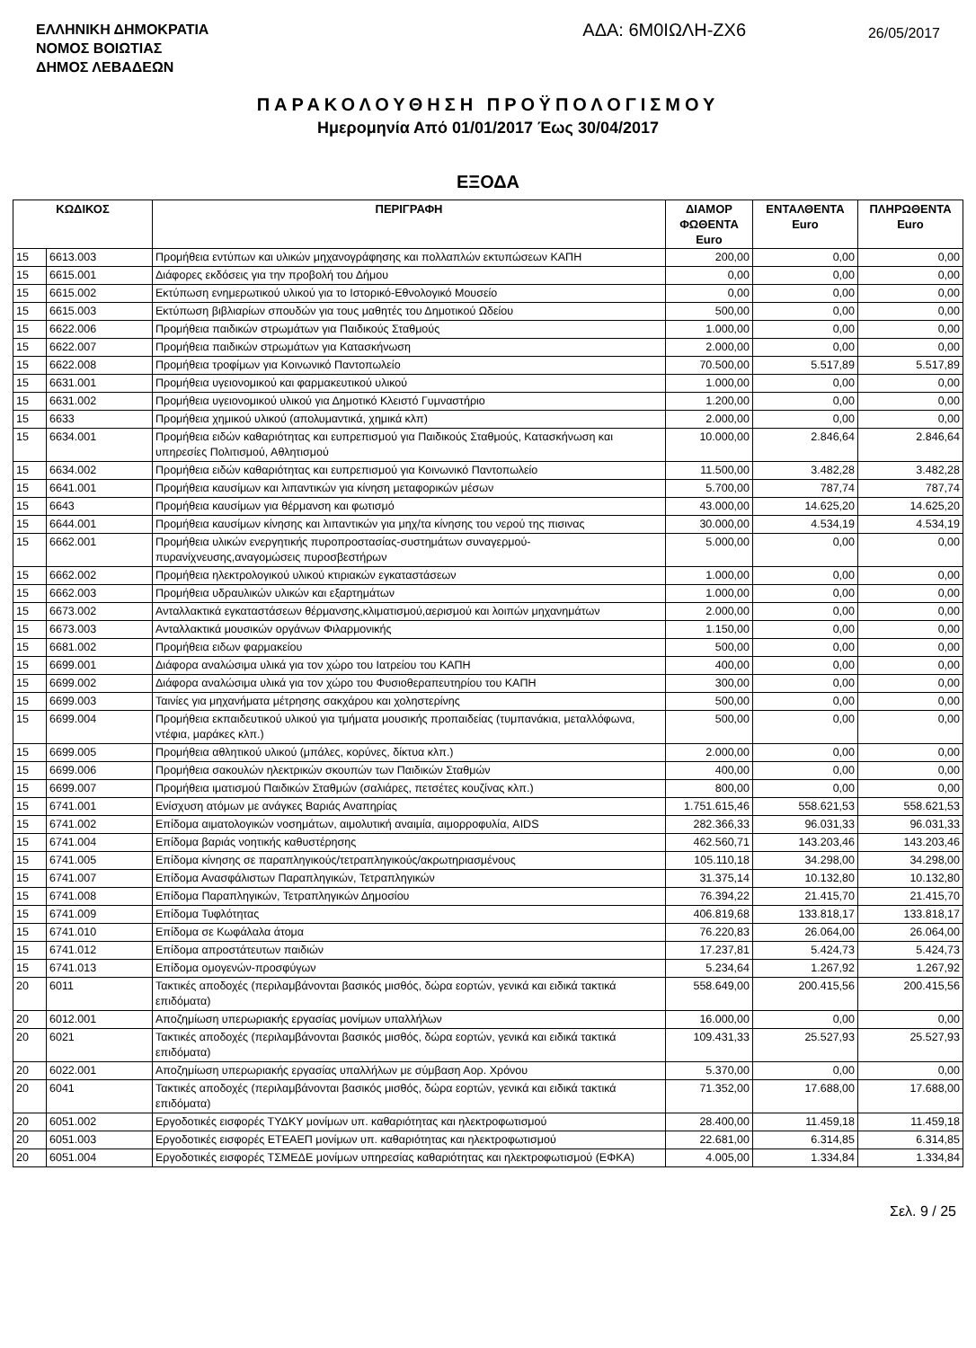ΕΛΛΗΝΙΚΗ ΔΗΜΟΚΡΑΤΙΑ
ΝΟΜΟΣ ΒΟΙΩΤΙΑΣ
ΔΗΜΟΣ ΛΕΒΑΔΕΩΝ
ΑΔΑ: 6Μ0ΙΩΛΗ-ΖΧ6
26/05/2017
ΠΑΡΑΚΟΛΟΥΘΗΣΗ ΠΡΟΫΠΟΛΟΓΙΣΜΟΥ
Ημερομηνία Από 01/01/2017 Έως 30/04/2017
ΕΞΟΔΑ
| ΚΩΔΙΚΟΣ | | ΠΕΡΙΓΡΑΦΗ | ΔΙΑΜΟΡ ΦΩΘΕΝΤΑ Euro | ΕΝΤΑΛΘΕΝΤΑ Euro | ΠΛΗΡΩΘΕΝΤΑ Euro |
| --- | --- | --- | --- | --- | --- |
| 15 | 6613.003 | Προμήθεια εντύπων και υλικών μηχανογράφησης και πολλαπλών εκτυπώσεων ΚΑΠΗ | 200,00 | 0,00 | 0,00 |
| 15 | 6615.001 | Διάφορες εκδόσεις για την προβολή του Δήμου | 0,00 | 0,00 | 0,00 |
| 15 | 6615.002 | Εκτύπωση ενημερωτικού υλικού για το Ιστορικό-Εθνολογικό Μουσείο | 0,00 | 0,00 | 0,00 |
| 15 | 6615.003 | Εκτύπωση βιβλιαρίων σπουδών για τους μαθητές του Δημοτικού Ωδείου | 500,00 | 0,00 | 0,00 |
| 15 | 6622.006 | Προμήθεια παιδικών στρωμάτων για Παιδικούς Σταθμούς | 1.000,00 | 0,00 | 0,00 |
| 15 | 6622.007 | Προμήθεια παιδικών στρωμάτων για Κατασκήνωση | 2.000,00 | 0,00 | 0,00 |
| 15 | 6622.008 | Προμήθεια τροφίμων για Κοινωνικό Παντοπωλείο | 70.500,00 | 5.517,89 | 5.517,89 |
| 15 | 6631.001 | Προμήθεια υγειονομικού και φαρμακευτικού υλικού | 1.000,00 | 0,00 | 0,00 |
| 15 | 6631.002 | Προμήθεια υγειονομικού υλικού για Δημοτικό Κλειστό Γυμναστήριο | 1.200,00 | 0,00 | 0,00 |
| 15 | 6633 | Προμήθεια χημικού υλικού (απολυμαντικά, χημικά κλπ) | 2.000,00 | 0,00 | 0,00 |
| 15 | 6634.001 | Προμήθεια ειδών καθαριότητας και ευπρεπισμού για Παιδικούς Σταθμούς, Κατασκήνωση και υπηρεσίες Πολιτισμού, Αθλητισμού | 10.000,00 | 2.846,64 | 2.846,64 |
| 15 | 6634.002 | Προμήθεια ειδών καθαριότητας και ευπρεπισμού για Κοινωνικό Παντοπωλείο | 11.500,00 | 3.482,28 | 3.482,28 |
| 15 | 6641.001 | Προμήθεια καυσίμων και λιπαντικών για κίνηση μεταφορικών μέσων | 5.700,00 | 787,74 | 787,74 |
| 15 | 6643 | Προμήθεια καυσίμων για θέρμανση και φωτισμό | 43.000,00 | 14.625,20 | 14.625,20 |
| 15 | 6644.001 | Προμήθεια καυσίμων κίνησης και λιπαντικών για μηχ/τα κίνησης του νερού της πισινας | 30.000,00 | 4.534,19 | 4.534,19 |
| 15 | 6662.001 | Προμήθεια υλικών ενεργητικής πυροπροστασίας-συστημάτων συναγερμού-πυρανίχνευσης,αναγομώσεις πυροσβεστήρων | 5.000,00 | 0,00 | 0,00 |
| 15 | 6662.002 | Προμήθεια ηλεκτρολογικού υλικού κτιριακών εγκαταστάσεων | 1.000,00 | 0,00 | 0,00 |
| 15 | 6662.003 | Προμήθεια υδραυλικών υλικών και εξαρτημάτων | 1.000,00 | 0,00 | 0,00 |
| 15 | 6673.002 | Ανταλλακτικά εγκαταστάσεων θέρμανσης,κλιματισμού,αερισμού και λοιπών μηχανημάτων | 2.000,00 | 0,00 | 0,00 |
| 15 | 6673.003 | Ανταλλακτικά μουσικών οργάνων Φιλαρμονικής | 1.150,00 | 0,00 | 0,00 |
| 15 | 6681.002 | Προμήθεια ειδων φαρμακείου | 500,00 | 0,00 | 0,00 |
| 15 | 6699.001 | Διάφορα αναλώσιμα υλικά για τον χώρο του Ιατρείου του ΚΑΠΗ | 400,00 | 0,00 | 0,00 |
| 15 | 6699.002 | Διάφορα αναλώσιμα υλικά για τον χώρο του Φυσιοθεραπευτηρίου του ΚΑΠΗ | 300,00 | 0,00 | 0,00 |
| 15 | 6699.003 | Ταινίες για μηχανήματα μέτρησης σακχάρου και χοληστερίνης | 500,00 | 0,00 | 0,00 |
| 15 | 6699.004 | Προμήθεια εκπαιδευτικού υλικού για τμήματα μουσικής προπαιδείας (τυμπανάκια, μεταλλόφωνα, ντέφια, μαράκες κλπ.) | 500,00 | 0,00 | 0,00 |
| 15 | 6699.005 | Προμήθεια αθλητικού υλικού (μπάλες, κορύνες, δίκτυα κλπ.) | 2.000,00 | 0,00 | 0,00 |
| 15 | 6699.006 | Προμήθεια σακουλών ηλεκτρικών σκουπών των Παιδικών Σταθμών | 400,00 | 0,00 | 0,00 |
| 15 | 6699.007 | Προμήθεια ιματισμού Παιδικών Σταθμών (σαλιάρες, πετσέτες κουζίνας κλπ.) | 800,00 | 0,00 | 0,00 |
| 15 | 6741.001 | Ενίσχυση ατόμων με ανάγκες Βαριάς Αναπηρίας | 1.751.615,46 | 558.621,53 | 558.621,53 |
| 15 | 6741.002 | Επίδομα αιματολογικών νοσημάτων, αιμολυτική αναιμία, αιμορροφυλία, AIDS | 282.366,33 | 96.031,33 | 96.031,33 |
| 15 | 6741.004 | Επίδομα βαριάς νοητικής καθυστέρησης | 462.560,71 | 143.203,46 | 143.203,46 |
| 15 | 6741.005 | Επίδομα κίνησης σε παραπληγικούς/τετραπληγικούς/ακρωτηριασμένους | 105.110,18 | 34.298,00 | 34.298,00 |
| 15 | 6741.007 | Επίδομα Ανασφάλιστων Παραπληγικών, Τετραπληγικών | 31.375,14 | 10.132,80 | 10.132,80 |
| 15 | 6741.008 | Επίδομα Παραπληγικών, Τετραπληγικών Δημοσίου | 76.394,22 | 21.415,70 | 21.415,70 |
| 15 | 6741.009 | Επίδομα Τυφλότητας | 406.819,68 | 133.818,17 | 133.818,17 |
| 15 | 6741.010 | Επίδομα σε Κωφάλαλα άτομα | 76.220,83 | 26.064,00 | 26.064,00 |
| 15 | 6741.012 | Επίδομα απροστάτευτων παιδιών | 17.237,81 | 5.424,73 | 5.424,73 |
| 15 | 6741.013 | Επίδομα ομογενών-προσφύγων | 5.234,64 | 1.267,92 | 1.267,92 |
| 20 | 6011 | Τακτικές αποδοχές (περιλαμβάνονται βασικός μισθός, δώρα εορτών, γενικά και ειδικά τακτικά επιδόματα) | 558.649,00 | 200.415,56 | 200.415,56 |
| 20 | 6012.001 | Αποζημίωση υπερωριακής εργασίας μονίμων υπαλλήλων | 16.000,00 | 0,00 | 0,00 |
| 20 | 6021 | Τακτικές αποδοχές (περιλαμβάνονται βασικός μισθός, δώρα εορτών, γενικά και ειδικά τακτικά επιδόματα) | 109.431,33 | 25.527,93 | 25.527,93 |
| 20 | 6022.001 | Αποζημίωση υπερωριακής εργασίας υπαλλήλων με σύμβαση Αορ. Χρόνου | 5.370,00 | 0,00 | 0,00 |
| 20 | 6041 | Τακτικές αποδοχές (περιλαμβάνονται βασικός μισθός, δώρα εορτών, γενικά και ειδικά τακτικά επιδόματα) | 71.352,00 | 17.688,00 | 17.688,00 |
| 20 | 6051.002 | Εργοδοτικές εισφορές ΤΥΔΚΥ μονίμων υπ. καθαριότητας και ηλεκτροφωτισμού | 28.400,00 | 11.459,18 | 11.459,18 |
| 20 | 6051.003 | Εργοδοτικές εισφορές ΕΤΕΑΕΠ μονίμων υπ. καθαριότητας και ηλεκτροφωτισμού | 22.681,00 | 6.314,85 | 6.314,85 |
| 20 | 6051.004 | Εργοδοτικές εισφορές ΤΣΜΕΔΕ μονίμων υπηρεσίας καθαριότητας και ηλεκτροφωτισμού (ΕΦΚΑ) | 4.005,00 | 1.334,84 | 1.334,84 |
Σελ. 9 / 25